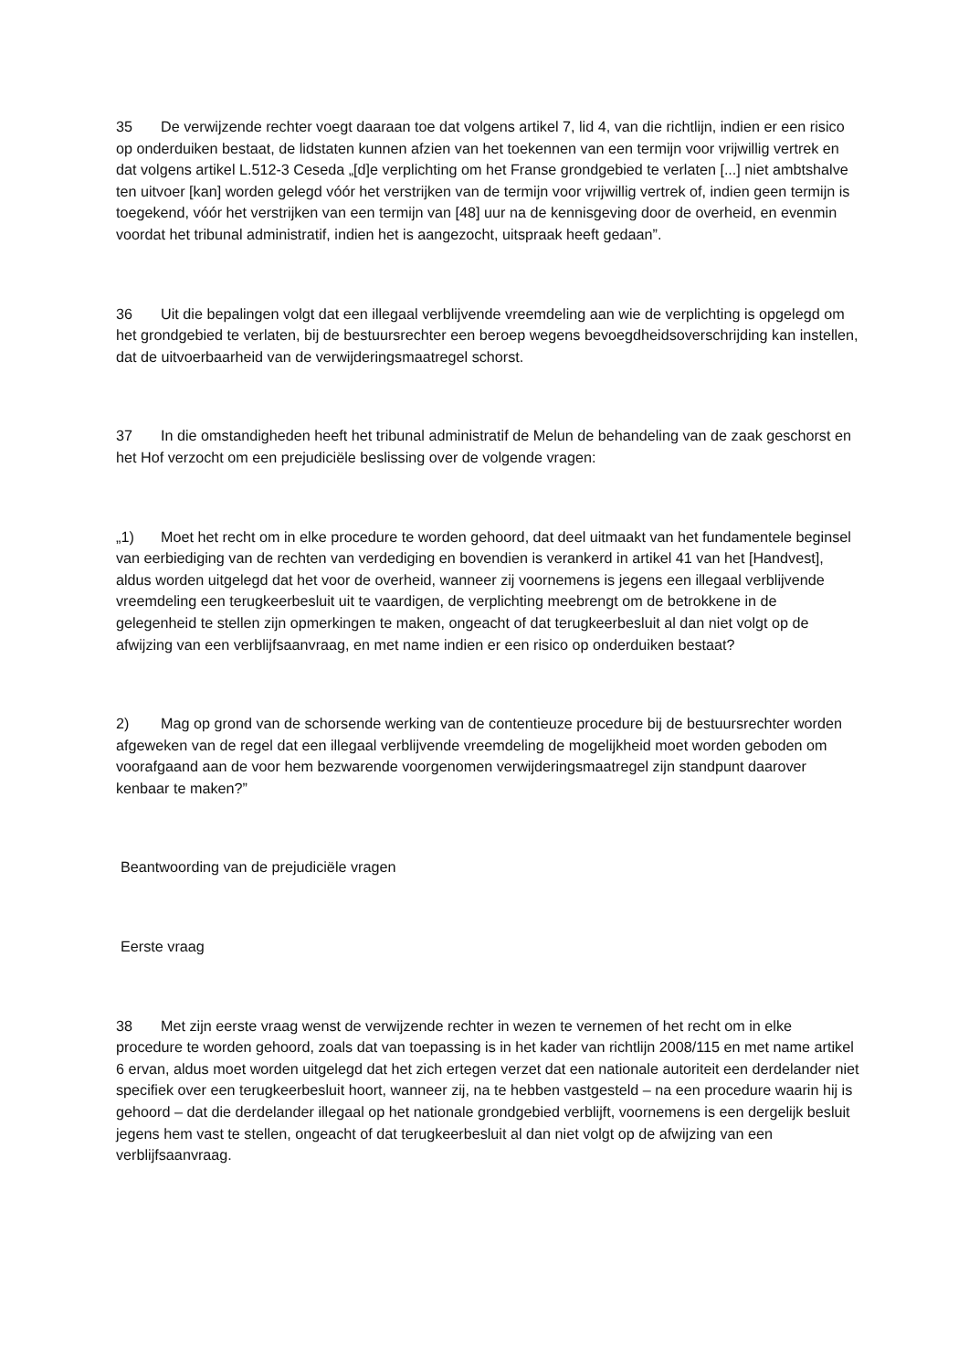35 De verwijzende rechter voegt daaraan toe dat volgens artikel 7, lid 4, van die richtlijn, indien er een risico op onderduiken bestaat, de lidstaten kunnen afzien van het toekennen van een termijn voor vrijwillig vertrek en dat volgens artikel L.512-3 Ceseda „[d]e verplichting om het Franse grondgebied te verlaten [...] niet ambtshalve ten uitvoer [kan] worden gelegd vóór het verstrijken van de termijn voor vrijwillig vertrek of, indien geen termijn is toegekend, vóór het verstrijken van een termijn van [48] uur na de kennisgeving door de overheid, en evenmin voordat het tribunal administratif, indien het is aangezocht, uitspraak heeft gedaan”.
36 Uit die bepalingen volgt dat een illegaal verblijvende vreemdeling aan wie de verplichting is opgelegd om het grondgebied te verlaten, bij de bestuursrechter een beroep wegens bevoegdheidsoverschrijding kan instellen, dat de uitvoerbaarheid van de verwijderingsmaatregel schorst.
37 In die omstandigheden heeft het tribunal administratif de Melun de behandeling van de zaak geschorst en het Hof verzocht om een prejudiciële beslissing over de volgende vragen:
„1) Moet het recht om in elke procedure te worden gehoord, dat deel uitmaakt van het fundamentele beginsel van eerbiediging van de rechten van verdediging en bovendien is verankerd in artikel 41 van het [Handvest], aldus worden uitgelegd dat het voor de overheid, wanneer zij voornemens is jegens een illegaal verblijvende vreemdeling een terugkeerbesluit uit te vaardigen, de verplichting meebrengt om de betrokkene in de gelegenheid te stellen zijn opmerkingen te maken, ongeacht of dat terugkeerbesluit al dan niet volgt op de afwijzing van een verblijfsaanvraag, en met name indien er een risico op onderduiken bestaat?
2) Mag op grond van de schorsende werking van de contentieuze procedure bij de bestuursrechter worden afgeweken van de regel dat een illegaal verblijvende vreemdeling de mogelijkheid moet worden geboden om voorafgaand aan de voor hem bezwarende voorgenomen verwijderingsmaatregel zijn standpunt daarover kenbaar te maken?”
Beantwoording van de prejudiciële vragen
Eerste vraag
38 Met zijn eerste vraag wenst de verwijzende rechter in wezen te vernemen of het recht om in elke procedure te worden gehoord, zoals dat van toepassing is in het kader van richtlijn 2008/115 en met name artikel 6 ervan, aldus moet worden uitgelegd dat het zich ertegen verzet dat een nationale autoriteit een derdelander niet specifiek over een terugkeerbesluit hoort, wanneer zij, na te hebben vastgesteld – na een procedure waarin hij is gehoord – dat die derdelander illegaal op het nationale grondgebied verblijft, voornemens is een dergelijk besluit jegens hem vast te stellen, ongeacht of dat terugkeerbesluit al dan niet volgt op de afwijzing van een verblijfsaanvraag.